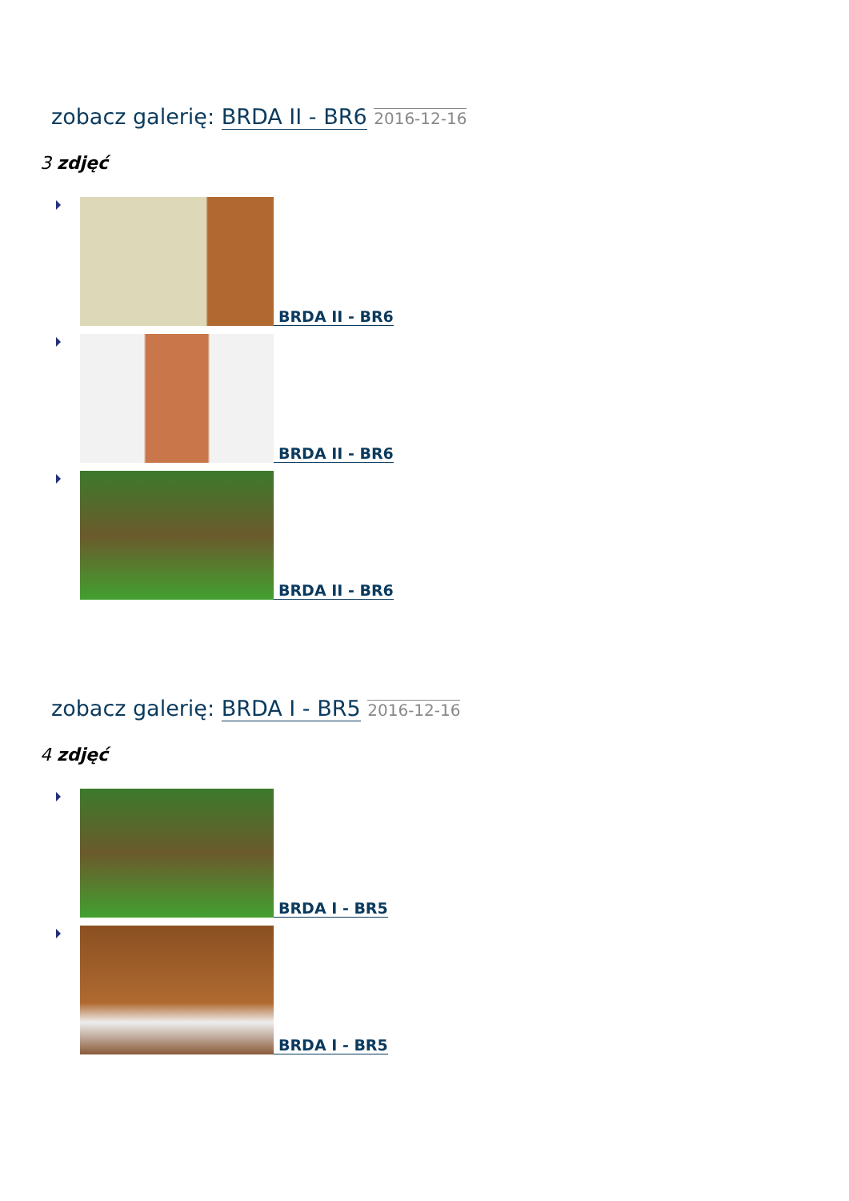zobacz galerię: BRDA II - BR6 2016-12-16
3 zdjęć
BRDA II - BR6
BRDA II - BR6
BRDA II - BR6
zobacz galerię: BRDA I - BR5 2016-12-16
4 zdjęć
BRDA I - BR5
BRDA I - BR5